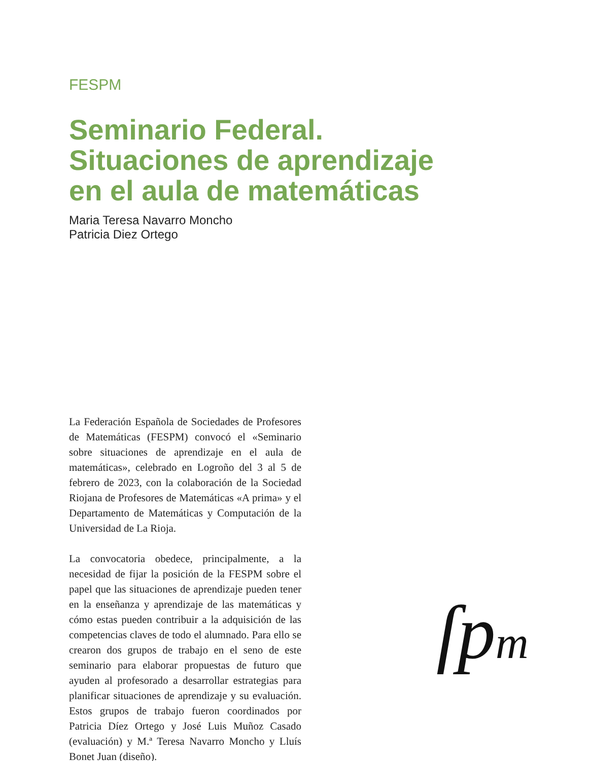FESPM
Seminario Federal.
Situaciones de aprendizaje
en el aula de matemáticas
Maria Teresa Navarro Moncho
Patricia Diez Ortego
La Federación Española de Sociedades de Profesores de Matemáticas (FESPM) convocó el «Seminario sobre situaciones de aprendizaje en el aula de matemáticas», celebrado en Logroño del 3 al 5 de febrero de 2023, con la colaboración de la Sociedad Riojana de Profesores de Matemáticas «A prima» y el Departamento de Matemáticas y Computación de la Universidad de La Rioja.
La convocatoria obedece, principalmente, a la necesidad de fijar la posición de la FESPM sobre el papel que las situaciones de aprendizaje pueden tener en la enseñanza y aprendizaje de las matemáticas y cómo estas pueden contribuir a la adquisición de las competencias claves de todo el alumnado. Para ello se crearon dos grupos de trabajo en el seno de este seminario para elaborar propuestas de futuro que ayuden al profesorado a desarrollar estrategias para planificar situaciones de aprendizaje y su evaluación. Estos grupos de trabajo fueron coordinados por Patricia Díez Ortego y José Luis Muñoz Casado (evaluación) y M.ª Teresa Navarro Moncho y Lluís Bonet Juan (diseño).
ſpm